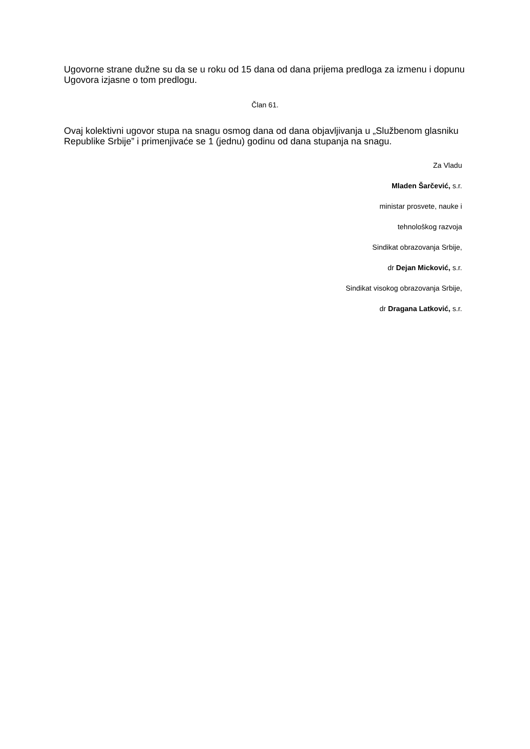Ugovorne strane dužne su da se u roku od 15 dana od dana prijema predloga za izmenu i dopunu Ugovora izjasne o tom predlogu.
Član 61.
Ovaj kolektivni ugovor stupa na snagu osmog dana od dana objavljivanja u „Službenom glasniku Republike Srbije” i primenjivaće se 1 (jednu) godinu od dana stupanja na snagu.
Za Vladu
Mladen Šarčević, s.r.
ministar prosvete, nauke i
tehnološkog razvoja
Sindikat obrazovanja Srbije,
dr Dejan Micković, s.r.
Sindikat visokog obrazovanja Srbije,
dr Dragana Latković, s.r.